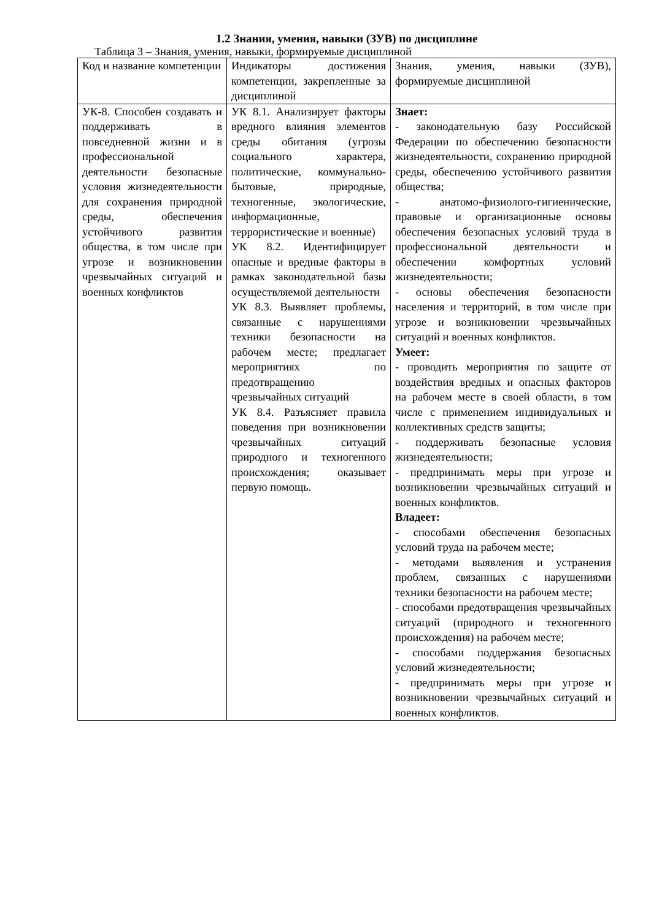1.2 Знания, умения, навыки (ЗУВ) по дисциплине
Таблица 3 – Знания, умения, навыки, формируемые дисциплиной
| Код и название компетенции | Индикаторы достижения компетенции, закрепленные за дисциплиной | Знания, умения, навыки (ЗУВ), формируемые дисциплиной |
| --- | --- | --- |
| УК-8. Способен создавать и поддерживать в повседневной жизни и в профессиональной деятельности безопасные условия жизнедеятельности для сохранения природной среды, обеспечения устойчивого развития общества, в том числе при угрозе и возникновении чрезвычайных ситуаций и военных конфликтов | УК 8.1. Анализирует факторы вредного влияния элементов среды обитания (угрозы социального характера, политические, коммунально-бытовые, природные, техногенные, экологические, информационные, террористические и военные) УК 8.2. Идентифицирует опасные и вредные факторы в рамках законодательной базы осуществляемой деятельности УК 8.3. Выявляет проблемы, связанные с нарушениями техники безопасности на рабочем месте; предлагает мероприятиях по предотвращению чрезвычайных ситуаций УК 8.4. Разъясняет правила поведения при возникновении чрезвычайных ситуаций природного и техногенного происхождения; оказывает первую помощь. | Знает: - законодательную базу Российской Федерации по обеспечению безопасности жизнедеятельности, сохранению природной среды, обеспечению устойчивого развития общества; - анатомо-физиолого-гигиенические, правовые и организационные основы обеспечения безопасных условий труда в профессиональной деятельности и обеспечении комфортных условий жизнедеятельности; - основы обеспечения безопасности населения и территорий, в том числе при угрозе и возникновении чрезвычайных ситуаций и военных конфликтов. Умеет: - проводить мероприятия по защите от воздействия вредных и опасных факторов на рабочем месте в своей области, в том числе с применением индивидуальных и коллективных средств защиты; - поддерживать безопасные условия жизнедеятельности; - предпринимать меры при угрозе и возникновении чрезвычайных ситуаций и военных конфликтов. Владеет: - способами обеспечения безопасных условий труда на рабочем месте; - методами выявления и устранения проблем, связанных с нарушениями техники безопасности на рабочем месте; - способами предотвращения чрезвычайных ситуаций (природного и техногенного происхождения) на рабочем месте; - способами поддержания безопасных условий жизнедеятельности; - предпринимать меры при угрозе и возникновении чрезвычайных ситуаций и военных конфликтов. |